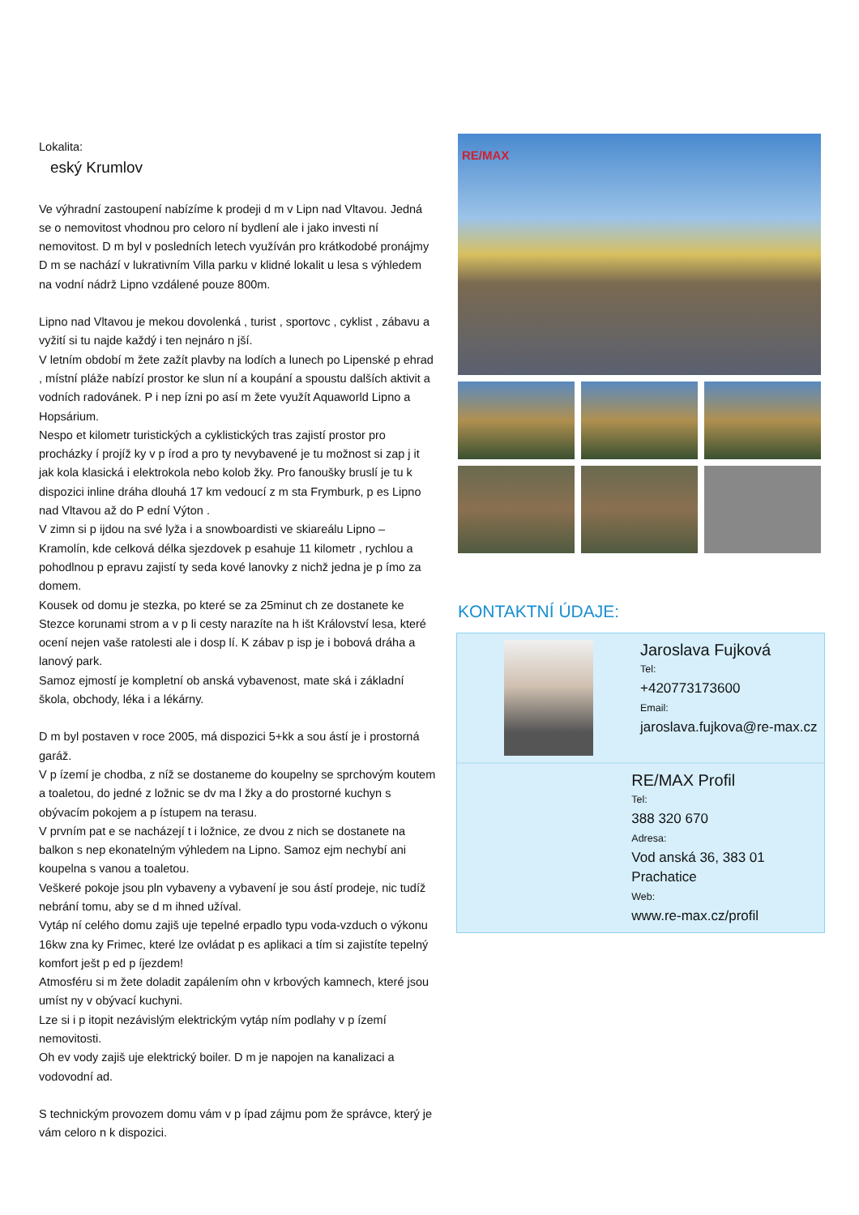Lokalita:
eský Krumlov
Ve výhradní zastoupení nabízíme k prodeji d m v Lipn nad Vltavou. Jedná se o nemovitost vhodnou pro celoro ní bydlení ale i jako investi ní nemovitost. D m byl v posledních letech využíván pro krátkodobé pronájmy
D m se nachází v lukrativním Villa parku v klidné lokalit u lesa s výhledem na vodní nádrž Lipno vzdálené pouze 800m.
Lipno nad Vltavou je mekou dovolenká , turist , sportovc , cyklist , zábavu a vyžití si tu najde každý i ten nejnáro n jší.
V letním období m žete zažít plavby na lodích a lunech po Lipenské p ehrad , místní pláže nabízí prostor ke slun ní a koupání a spoustu dalších aktivit a vodních radovánek. P i nep ízni po así m žete využít Aquaworld Lipno a Hopsárium.
Nespo et kilometr turistických a cyklistických tras zajistí prostor pro procházky í projíž ky v p írod a pro ty nevybavené je tu možnost si zap j it jak kola klasická i elektrokola nebo kolob žky. Pro fanoušky bruslí je tu k dispozici inline dráha dlouhá 17 km vedoucí z m sta Frymburk, p es Lipno nad Vltavou až do P ední Výton .
V zimn si p ijdou na své lyža i a snowboardisti ve skiareálu Lipno – Kramolín, kde celková délka sjezdovek p esahuje 11 kilometr , rychlou a pohodlnou p epravu zajistí ty seda kové lanovky z nichž jedna je p ímo za domem.
Kousek od domu je stezka, po které se za 25minut ch ze dostanete ke Stezce korunami strom a v p li cesty narazíte na h išt Království lesa, které ocení nejen vaše ratolesti ale i dosp lí. K zábav p isp je i bobová dráha a lanový park.
Samoz ejmostí je kompletní ob anská vybavenost, mate ská i základní škola, obchody, léka i a lékárny.
D m byl postaven v roce 2005, má dispozici 5+kk a sou ástí je i prostorná garáž.
V p ízemí je chodba, z níž se dostaneme do koupelny se sprchovým koutem a toaletou, do jedné z ložnic se dv ma l žky a do prostorné kuchyn s obývacím pokojem a p ístupem na terasu.
V prvním pat e se nacházejí t i ložnice, ze dvou z nich se dostanete na balkon s nep ekonatelným výhledem na Lipno. Samoz ejm nechybí ani koupelna s vanou a toaletou.
Veškeré pokoje jsou pln vybaveny a vybavení je sou ástí prodeje, nic tudíž nebrání tomu, aby se d m ihned užíval.
Vytáp ní celého domu zajiš uje tepelné erpadlo typu voda-vzduch o výkonu 16kw zna ky Frimec, které lze ovládat p es aplikaci a tím si zajistíte tepelný komfort ješt p ed p íjezdem!
Atmosféru si m žete doladit zapálením ohn v krbových kamnech, které jsou umíst ny v obývací kuchyni.
Lze si i p itopit nezávislým elektrickým vytáp ním podlahy v p ízemí nemovitosti.
Oh ev vody zajiš uje elektrický boiler. D m je napojen na kanalizaci a vodovodní ad.
S technickým provozem domu vám v p ípad zájmu pom že správce, který je vám celoro n k dispozici.
RE/MAX
KONTAKTNÍ ÚDAJE:
Jaroslava Fujková
Tel:
+420773173600
Email:
jaroslava.fujkova@re-max.cz
RE/MAX Profil
Tel:
388 320 670
Adresa:
Vod anská 36, 383 01 Prachatice
Web:
www.re-max.cz/profil